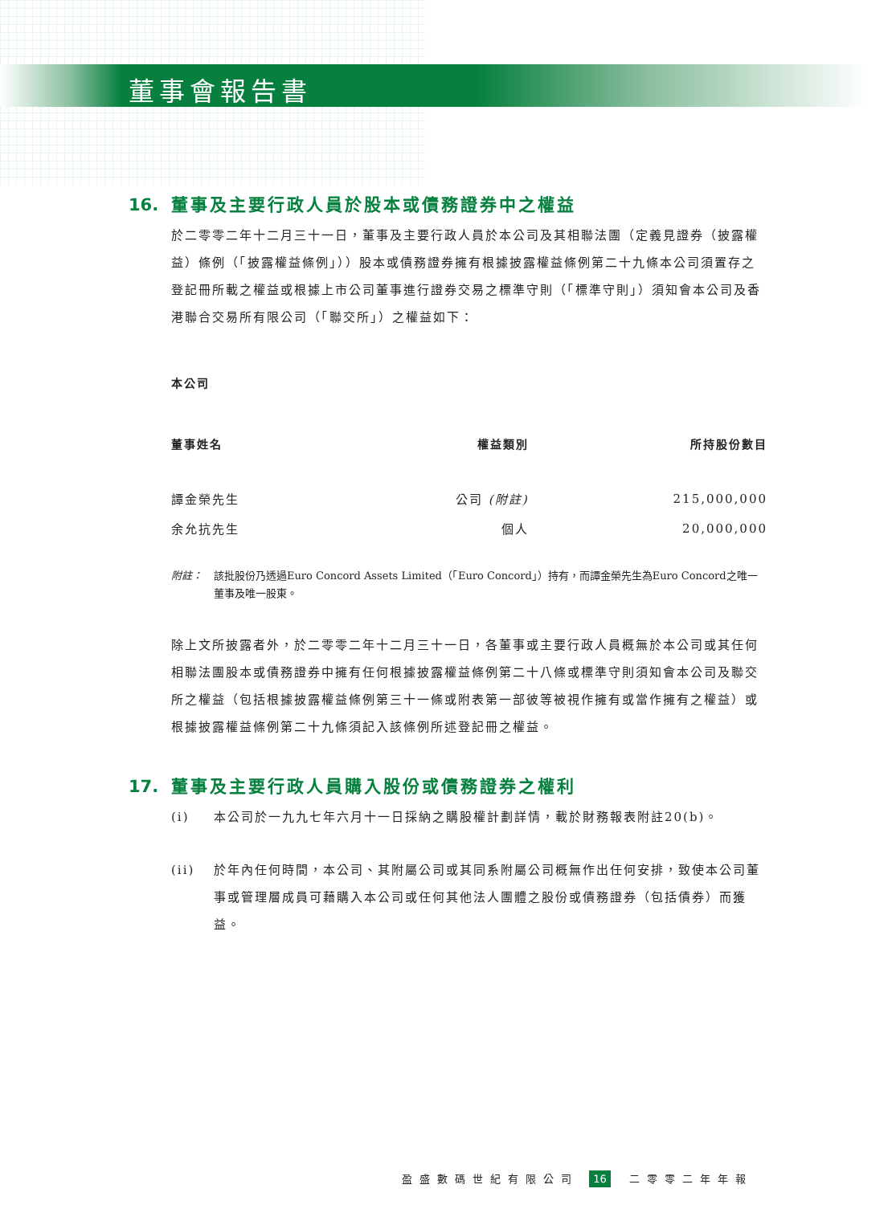董事會報告書
16. 董事及主要行政人員於股本或債務證券中之權益
於二零零二年十二月三十一日，董事及主要行政人員於本公司及其相聯法團（定義見證券（披露權益）條例（「披露權益條例」））股本或債務證券擁有根據披露權益條例第二十九條本公司須置存之登記冊所載之權益或根據上市公司董事進行證券交易之標準守則（「標準守則」）須知會本公司及香港聯合交易所有限公司（「聯交所」）之權益如下：
本公司
| 董事姓名 | 權益類別 | 所持股份數目 |
| --- | --- | --- |
| 譚金榮先生 | 公司 (附註) | 215,000,000 |
| 余允抗先生 | 個人 | 20,000,000 |
附註： 該批股份乃透過Euro Concord Assets Limited（「Euro Concord」）持有，而譚金榮先生為Euro Concord之唯一董事及唯一股東。
除上文所披露者外，於二零零二年十二月三十一日，各董事或主要行政人員概無於本公司或其任何相聯法團股本或債務證券中擁有任何根據披露權益條例第二十八條或標準守則須知會本公司及聯交所之權益（包括根據披露權益條例第三十一條或附表第一部彼等被視作擁有或當作擁有之權益）或根據披露權益條例第二十九條須記入該條例所述登記冊之權益。
17. 董事及主要行政人員購入股份或債務證券之權利
(i) 本公司於一九九七年六月十一日採納之購股權計劃詳情，載於財務報表附註20(b)。
(ii) 於年內任何時間，本公司、其附屬公司或其同系附屬公司概無作出任何安排，致使本公司董事或管理層成員可藉購入本公司或任何其他法人團體之股份或債務證券（包括債券）而獲益。
盈盛數碼世紀有限公司 16 二零零二年年報